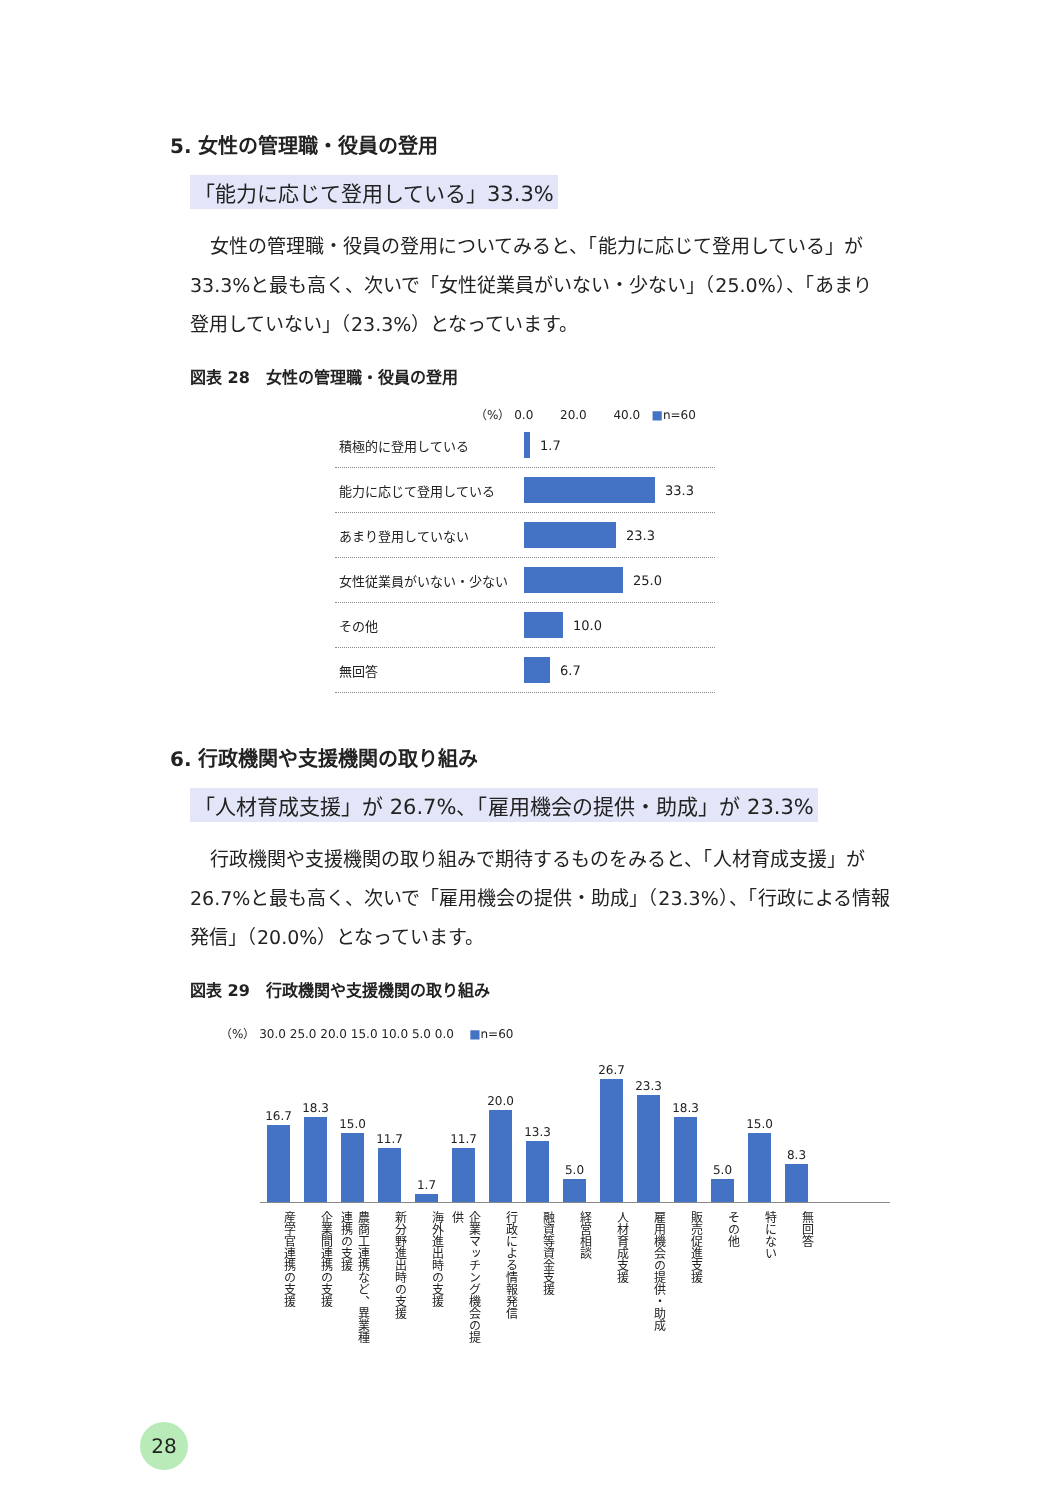5. 女性の管理職・役員の登用
「能力に応じて登用している」33.3%
女性の管理職・役員の登用についてみると、「能力に応じて登用している」が 33.3%と最も高く、次いで「女性従業員がいない・少ない」（25.0%）、「あまり登用していない」（23.3%）となっています。
図表 28　女性の管理職・役員の登用
（%） 0.0 20.0 40.0 ■n=60
積極的に登用している 1.7
能力に応じて登用している 33.3
あまり登用していない 23.3
女性従業員がいない・少ない 25.0
その他 10.0
無回答 6.7
6. 行政機関や支援機関の取り組み
「人材育成支援」が 26.7%、「雇用機会の提供・助成」が 23.3%
行政機関や支援機関の取り組みで期待するものをみると、「人材育成支援」が 26.7%と最も高く、次いで「雇用機会の提供・助成」（23.3%）、「行政による情報発信」（20.0%）となっています。
図表 29　行政機関や支援機関の取り組み
（%） 30.0 25.0 20.0 15.0 10.0 5.0 0.0 ■n=60
16.7
18.3
15.0
11.7
1.7
11.7
20.0
13.3
5.0
26.7
23.3
18.3
5.0
15.0
8.3
産学官連携の支援 企業間連携の支援 農商工連携など、異業種連携の支援 新分野進出時の支援 海外進出時の支援 企業マッチング機会の提供 行政による情報発信 融資等資金支援 経営相談 人材育成支援 雇用機会の提供・助成 販売促進支援 その他 特にない 無回答
28